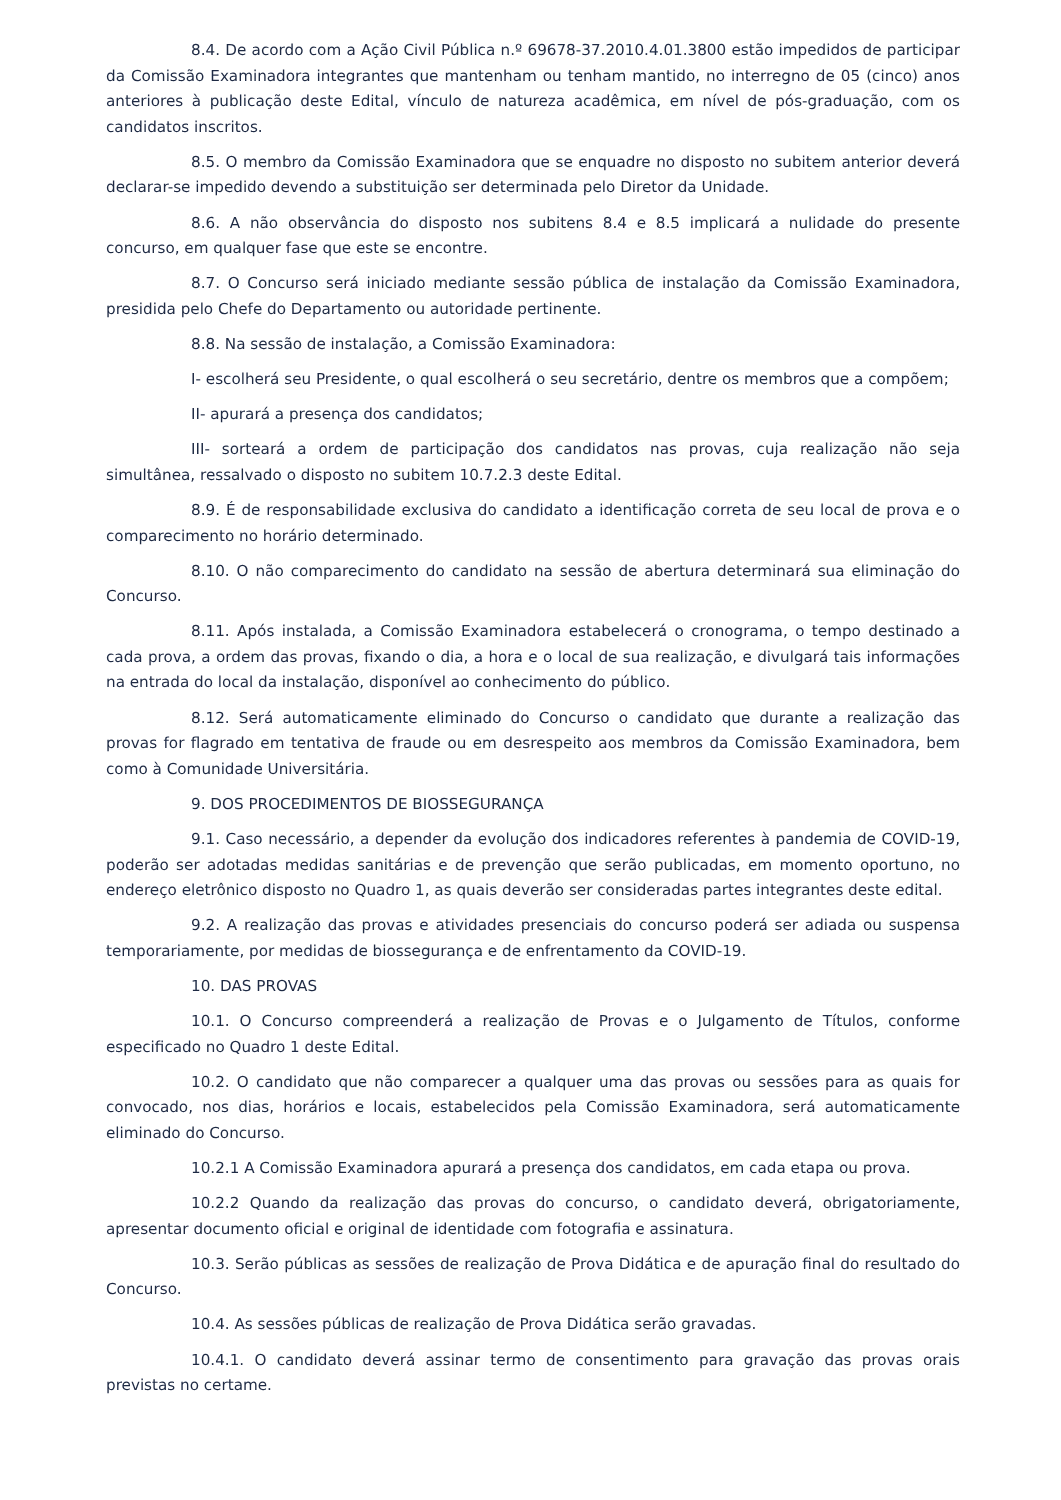8.4. De acordo com a Ação Civil Pública n.º 69678-37.2010.4.01.3800 estão impedidos de participar da Comissão Examinadora integrantes que mantenham ou tenham mantido, no interregno de 05 (cinco) anos anteriores à publicação deste Edital, vínculo de natureza acadêmica, em nível de pós-graduação, com os candidatos inscritos.
8.5. O membro da Comissão Examinadora que se enquadre no disposto no subitem anterior deverá declarar-se impedido devendo a substituição ser determinada pelo Diretor da Unidade.
8.6. A não observância do disposto nos subitens 8.4 e 8.5 implicará a nulidade do presente concurso, em qualquer fase que este se encontre.
8.7. O Concurso será iniciado mediante sessão pública de instalação da Comissão Examinadora, presidida pelo Chefe do Departamento ou autoridade pertinente.
8.8. Na sessão de instalação, a Comissão Examinadora:
I- escolherá seu Presidente, o qual escolherá o seu secretário, dentre os membros que a compõem;
II- apurará a presença dos candidatos;
III- sorteará a ordem de participação dos candidatos nas provas, cuja realização não seja simultânea, ressalvado o disposto no subitem 10.7.2.3 deste Edital.
8.9. É de responsabilidade exclusiva do candidato a identificação correta de seu local de prova e o comparecimento no horário determinado.
8.10. O não comparecimento do candidato na sessão de abertura determinará sua eliminação do Concurso.
8.11. Após instalada, a Comissão Examinadora estabelecerá o cronograma, o tempo destinado a cada prova, a ordem das provas, fixando o dia, a hora e o local de sua realização, e divulgará tais informações na entrada do local da instalação, disponível ao conhecimento do público.
8.12. Será automaticamente eliminado do Concurso o candidato que durante a realização das provas for flagrado em tentativa de fraude ou em desrespeito aos membros da Comissão Examinadora, bem como à Comunidade Universitária.
9. DOS PROCEDIMENTOS DE BIOSSEGURANÇA
9.1. Caso necessário, a depender da evolução dos indicadores referentes à pandemia de COVID-19, poderão ser adotadas medidas sanitárias e de prevenção que serão publicadas, em momento oportuno, no endereço eletrônico disposto no Quadro 1, as quais deverão ser consideradas partes integrantes deste edital.
9.2. A realização das provas e atividades presenciais do concurso poderá ser adiada ou suspensa temporariamente, por medidas de biossegurança e de enfrentamento da COVID-19.
10. DAS PROVAS
10.1. O Concurso compreenderá a realização de Provas e o Julgamento de Títulos, conforme especificado no Quadro 1 deste Edital.
10.2. O candidato que não comparecer a qualquer uma das provas ou sessões para as quais for convocado, nos dias, horários e locais, estabelecidos pela Comissão Examinadora, será automaticamente eliminado do Concurso.
10.2.1 A Comissão Examinadora apurará a presença dos candidatos, em cada etapa ou prova.
10.2.2 Quando da realização das provas do concurso, o candidato deverá, obrigatoriamente, apresentar documento oficial e original de identidade com fotografia e assinatura.
10.3. Serão públicas as sessões de realização de Prova Didática e de apuração final do resultado do Concurso.
10.4. As sessões públicas de realização de Prova Didática serão gravadas.
10.4.1. O candidato deverá assinar termo de consentimento para gravação das provas orais previstas no certame.